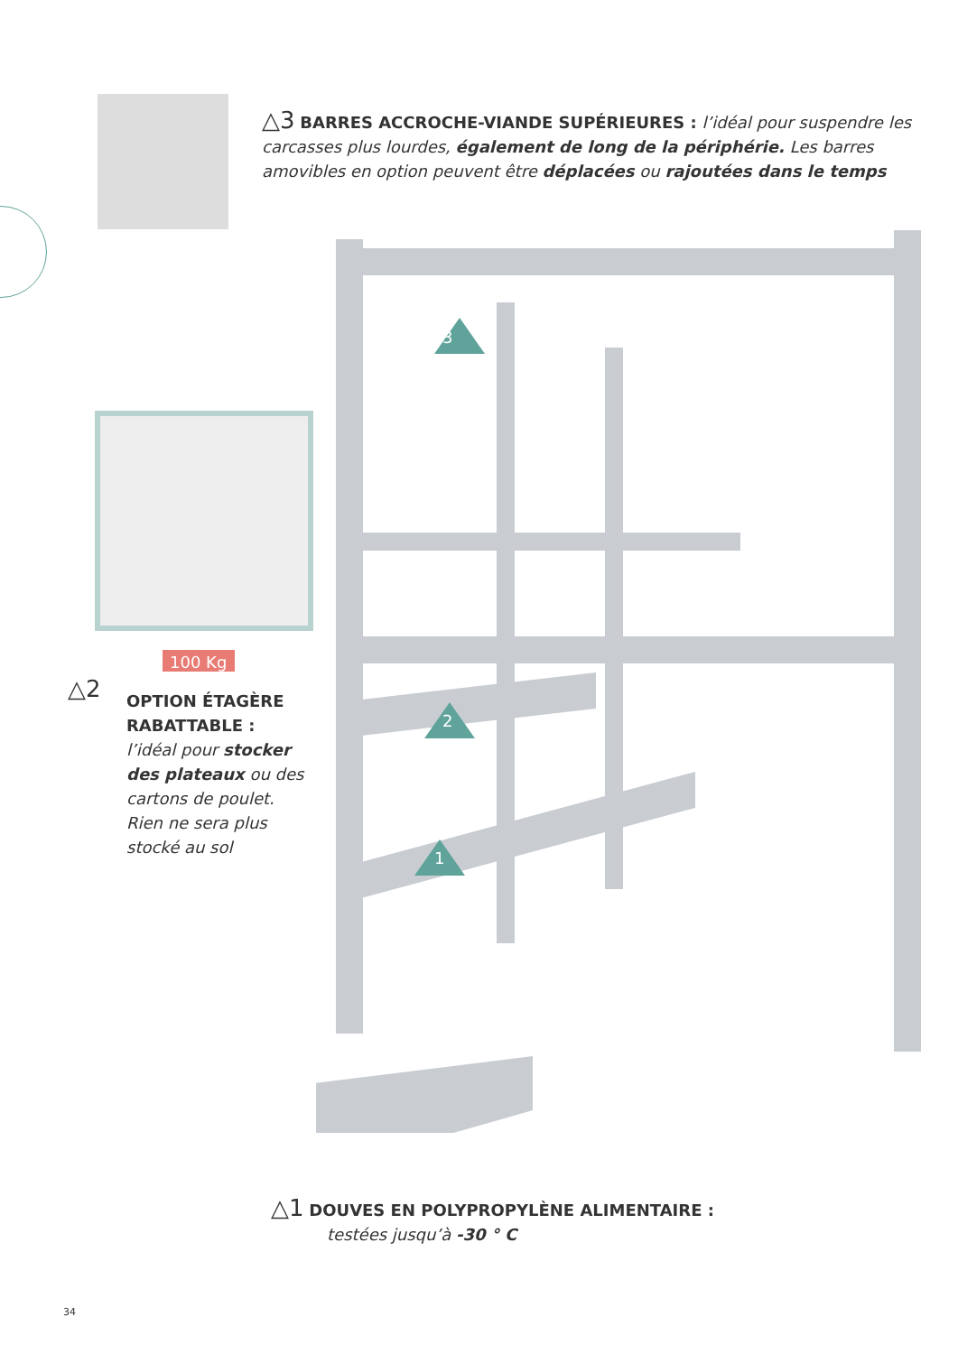△3 BARRES ACCROCHE-VIANDE SUPÉRIEURES : l’idéal pour suspendre les carcasses plus lourdes, également de long de la périphérie. Les barres amovibles en option peuvent être déplacées ou rajoutées dans le temps
100 Kg
△2
OPTION ÉTAGÈRE RABATTABLE :
l’idéal pour stocker des plateaux ou des cartons de poulet. Rien ne sera plus stocké au sol
3
2
1
△1 DOUVES EN POLYPROPYLÈNE ALIMENTAIRE :
testées jusqu’à -30 ° C
34